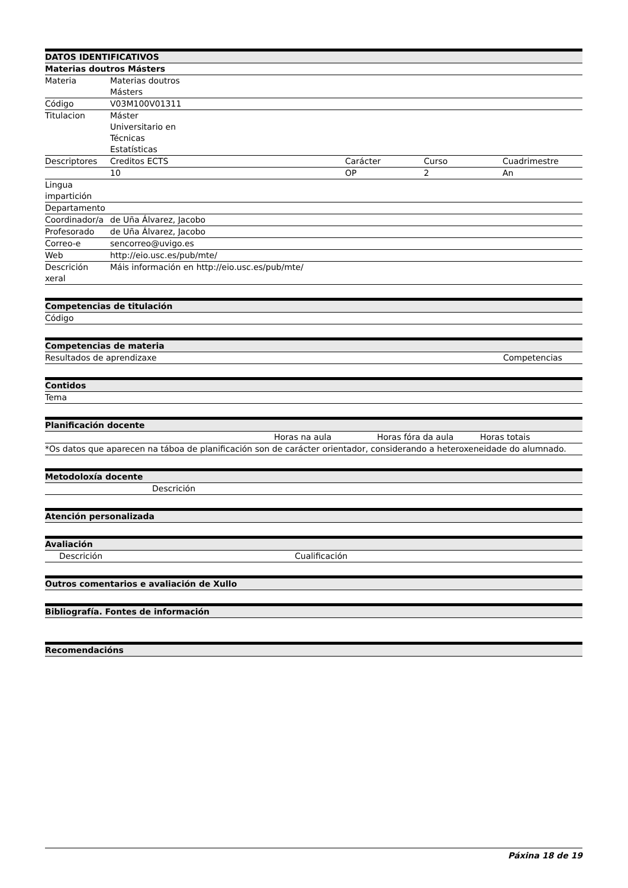| DATOS IDENTIFICATIVOS | | | | |
| --- | --- | --- | --- | --- |
| Materias doutros Másters | | | | |
| Materia | Materias doutros Másters | | | |
| Código | V03M100V01311 | | | |
| Titulacion | Máster Universitario en Técnicas Estatísticas | | | |
| Descriptores | Creditos ECTS | Carácter | Curso | Cuadrimestre |
| | 10 | OP | 2 | An |
| Lingua impartición | | | | |
| Departamento | | | | |
| Coordinador/a | de Uña Álvarez, Jacobo | | | |
| Profesorado | de Uña Álvarez, Jacobo | | | |
| Correo-e | sencorreo@uvigo.es | | | |
| Web | http://eio.usc.es/pub/mte/ | | | |
| Descrición xeral | Máis información en http://eio.usc.es/pub/mte/ | | | |
| Competencias de titulación |
| --- |
| Código |
| Competencias de materia | |
| --- | --- |
| Resultados de aprendizaxe | Competencias |
| Contidos |
| --- |
| Tema |
| Planificación docente | | | |
| --- | --- | --- | --- |
| | Horas na aula | Horas fóra da aula | Horas totais |
| *Os datos que aparecen na táboa de planificación son de carácter orientador, considerando a heteroxeneidade do alumnado. | | | |
| Metodoloxía docente | |
| --- | --- |
| | Descrición |
| Atención personalizada |
| --- |
| Avaliación | |
| --- | --- |
| Descrición | Cualificación |
| Outros comentarios e avaliación de Xullo |
| --- |
| Bibliografía. Fontes de información |
| --- |
| Recomendacións |
| --- |
Páxina 18 de 19